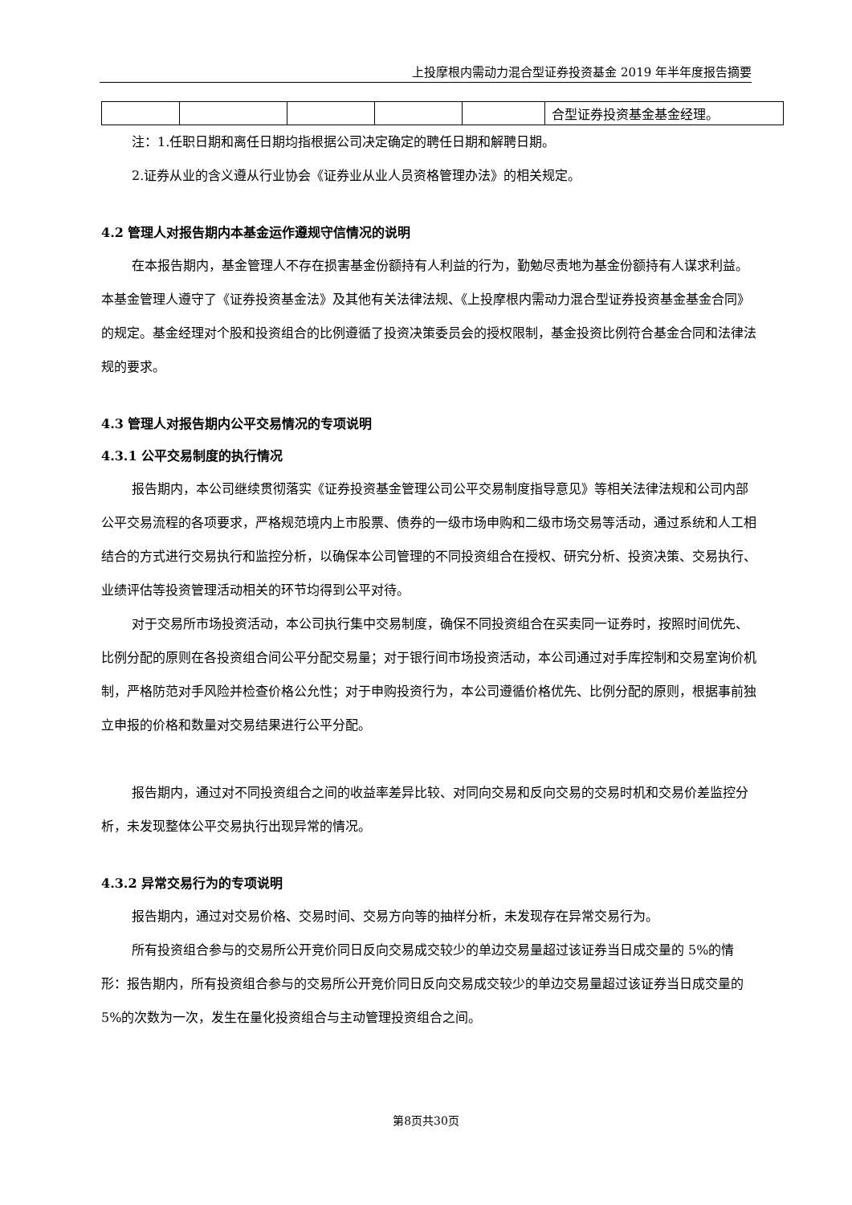上投摩根内需动力混合型证券投资基金 2019 年半年度报告摘要
| | | | | | 合型证券投资基金基金经理。 |
注：1.任职日期和离任日期均指根据公司决定确定的聘任日期和解聘日期。
2.证券从业的含义遵从行业协会《证券业从业人员资格管理办法》的相关规定。
4.2 管理人对报告期内本基金运作遵规守信情况的说明
在本报告期内，基金管理人不存在损害基金份额持有人利益的行为，勤勉尽责地为基金份额持有人谋求利益。本基金管理人遵守了《证券投资基金法》及其他有关法律法规、《上投摩根内需动力混合型证券投资基金基金合同》的规定。基金经理对个股和投资组合的比例遵循了投资决策委员会的授权限制，基金投资比例符合基金合同和法律法规的要求。
4.3 管理人对报告期内公平交易情况的专项说明
4.3.1 公平交易制度的执行情况
报告期内，本公司继续贯彻落实《证券投资基金管理公司公平交易制度指导意见》等相关法律法规和公司内部公平交易流程的各项要求，严格规范境内上市股票、债券的一级市场申购和二级市场交易等活动，通过系统和人工相结合的方式进行交易执行和监控分析，以确保本公司管理的不同投资组合在授权、研究分析、投资决策、交易执行、业绩评估等投资管理活动相关的环节均得到公平对待。
对于交易所市场投资活动，本公司执行集中交易制度，确保不同投资组合在买卖同一证券时，按照时间优先、比例分配的原则在各投资组合间公平分配交易量；对于银行间市场投资活动，本公司通过对手库控制和交易室询价机制，严格防范对手风险并检查价格公允性；对于申购投资行为，本公司遵循价格优先、比例分配的原则，根据事前独立申报的价格和数量对交易结果进行公平分配。
报告期内，通过对不同投资组合之间的收益率差异比较、对同向交易和反向交易的交易时机和交易价差监控分析，未发现整体公平交易执行出现异常的情况。
4.3.2 异常交易行为的专项说明
报告期内，通过对交易价格、交易时间、交易方向等的抽样分析，未发现存在异常交易行为。
所有投资组合参与的交易所公开竞价同日反向交易成交较少的单边交易量超过该证券当日成交量的 5%的情形：报告期内，所有投资组合参与的交易所公开竞价同日反向交易成交较少的单边交易量超过该证券当日成交量的 5%的次数为一次，发生在量化投资组合与主动管理投资组合之间。
第8页共30页